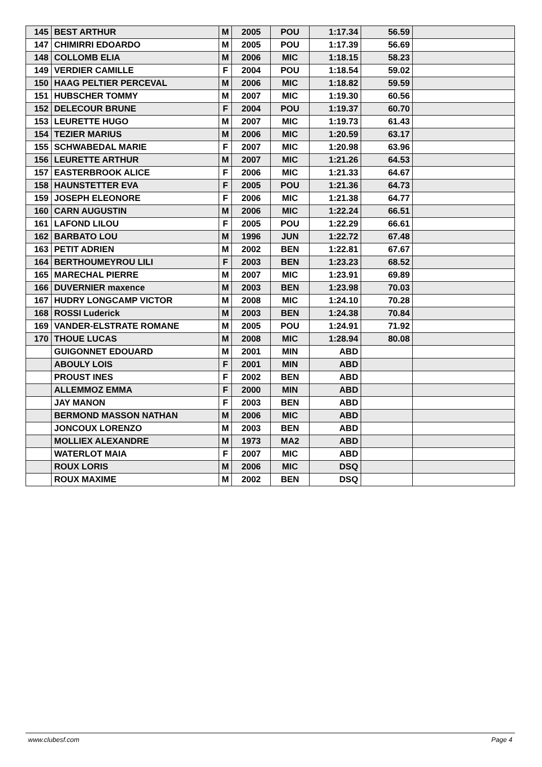| 145 | BEST ARTHUR | M | 2005 | POU | 1:17.34 | 56.59 | |
| 147 | CHIMIRRI EDOARDO | M | 2005 | POU | 1:17.39 | 56.69 | |
| 148 | COLLOMB ELIA | M | 2006 | MIC | 1:18.15 | 58.23 | |
| 149 | VERDIER CAMILLE | F | 2004 | POU | 1:18.54 | 59.02 | |
| 150 | HAAG PELTIER PERCEVAL | M | 2006 | MIC | 1:18.82 | 59.59 | |
| 151 | HUBSCHER TOMMY | M | 2007 | MIC | 1:19.30 | 60.56 | |
| 152 | DELECOUR BRUNE | F | 2004 | POU | 1:19.37 | 60.70 | |
| 153 | LEURETTE HUGO | M | 2007 | MIC | 1:19.73 | 61.43 | |
| 154 | TEZIER MARIUS | M | 2006 | MIC | 1:20.59 | 63.17 | |
| 155 | SCHWABEDAL MARIE | F | 2007 | MIC | 1:20.98 | 63.96 | |
| 156 | LEURETTE ARTHUR | M | 2007 | MIC | 1:21.26 | 64.53 | |
| 157 | EASTERBROOK ALICE | F | 2006 | MIC | 1:21.33 | 64.67 | |
| 158 | HAUNSTETTER EVA | F | 2005 | POU | 1:21.36 | 64.73 | |
| 159 | JOSEPH ELEONORE | F | 2006 | MIC | 1:21.38 | 64.77 | |
| 160 | CARN AUGUSTIN | M | 2006 | MIC | 1:22.24 | 66.51 | |
| 161 | LAFOND LILOU | F | 2005 | POU | 1:22.29 | 66.61 | |
| 162 | BARBATO LOU | M | 1996 | JUN | 1:22.72 | 67.48 | |
| 163 | PETIT ADRIEN | M | 2002 | BEN | 1:22.81 | 67.67 | |
| 164 | BERTHOUMEYROU LILI | F | 2003 | BEN | 1:23.23 | 68.52 | |
| 165 | MARECHAL PIERRE | M | 2007 | MIC | 1:23.91 | 69.89 | |
| 166 | DUVERNIER maxence | M | 2003 | BEN | 1:23.98 | 70.03 | |
| 167 | HUDRY LONGCAMP VICTOR | M | 2008 | MIC | 1:24.10 | 70.28 | |
| 168 | ROSSI Luderick | M | 2003 | BEN | 1:24.38 | 70.84 | |
| 169 | VANDER-ELSTRATE ROMANE | M | 2005 | POU | 1:24.91 | 71.92 | |
| 170 | THOUE LUCAS | M | 2008 | MIC | 1:28.94 | 80.08 | |
| | GUIGONNET EDOUARD | M | 2001 | MIN | ABD | | |
| | ABOULY LOIS | F | 2001 | MIN | ABD | | |
| | PROUST INES | F | 2002 | BEN | ABD | | |
| | ALLEMMOZ EMMA | F | 2000 | MIN | ABD | | |
| | JAY MANON | F | 2003 | BEN | ABD | | |
| | BERMOND MASSON NATHAN | M | 2006 | MIC | ABD | | |
| | JONCOUX LORENZO | M | 2003 | BEN | ABD | | |
| | MOLLIEX ALEXANDRE | M | 1973 | MA2 | ABD | | |
| | WATERLOT MAIA | F | 2007 | MIC | ABD | | |
| | ROUX LORIS | M | 2006 | MIC | DSQ | | |
| | ROUX MAXIME | M | 2002 | BEN | DSQ | | |
www.clubesf.com Page 4